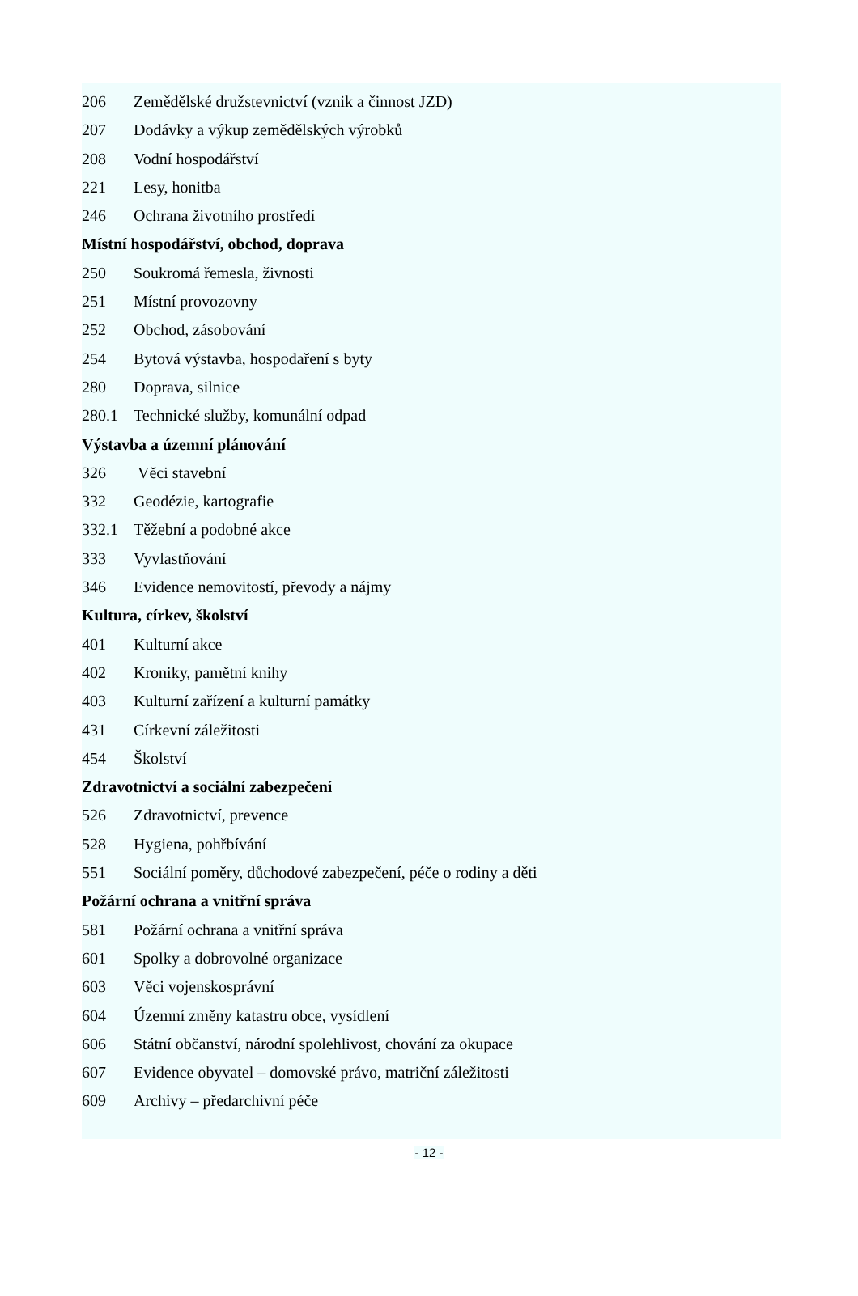206 Zemědělské družstevnictví (vznik a činnost JZD)
207 Dodávky a výkup zemědělských výrobků
208 Vodní hospodářství
221 Lesy, honitba
246 Ochrana životního prostředí
Místní hospodářství, obchod, doprava
250 Soukromá řemesla, živnosti
251 Místní provozovny
252 Obchod, zásobování
254 Bytová výstavba, hospodaření s byty
280 Doprava, silnice
280.1 Technické služby, komunální odpad
Výstavba a územní plánování
326 Věci stavební
332 Geodézie, kartografie
332.1 Těžební a podobné akce
333 Vyvlastňování
346 Evidence nemovitostí, převody a nájmy
Kultura, církev, školství
401 Kulturní akce
402 Kroniky, pamětní knihy
403 Kulturní zařízení a kulturní památky
431 Církevní záležitosti
454 Školství
Zdravotnictví a sociální zabezpečení
526 Zdravotnictví, prevence
528 Hygiena, pohřbívání
551 Sociální poměry, důchodové zabezpečení, péče o rodiny a děti
Požární ochrana a vnitřní správa
581 Požární ochrana a vnitřní správa
601 Spolky a dobrovolné organizace
603 Věci vojenskosprávní
604 Územní změny katastru obce, vysídlení
606 Státní občanství, národní spolehlivost, chování za okupace
607 Evidence obyvatel – domovské právo, matriční záležitosti
609 Archivy – předarchivní péče
- 12 -